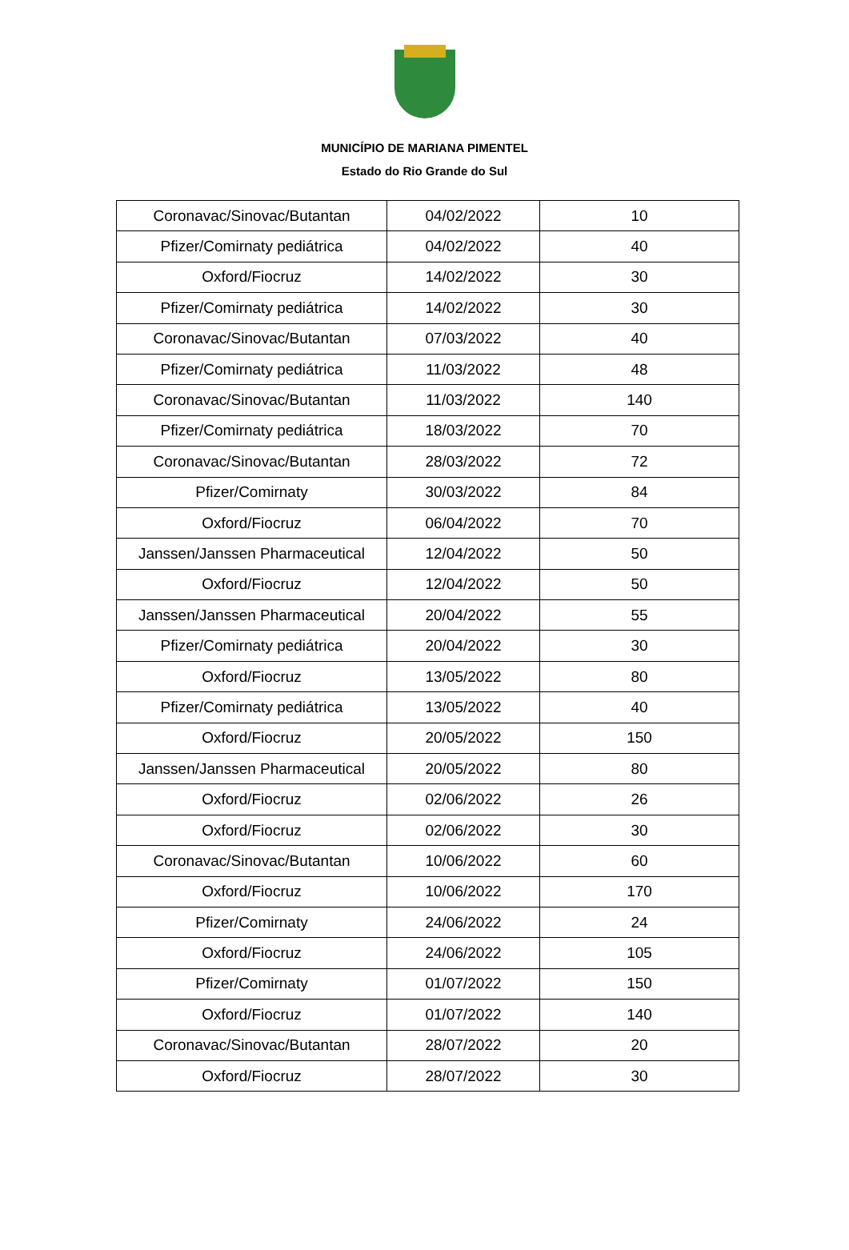MUNICÍPIO DE MARIANA PIMENTEL
Estado do Rio Grande do Sul
| Coronavac/Sinovac/Butantan | 04/02/2022 | 10 |
| Pfizer/Comirnaty pediátrica | 04/02/2022 | 40 |
| Oxford/Fiocruz | 14/02/2022 | 30 |
| Pfizer/Comirnaty pediátrica | 14/02/2022 | 30 |
| Coronavac/Sinovac/Butantan | 07/03/2022 | 40 |
| Pfizer/Comirnaty pediátrica | 11/03/2022 | 48 |
| Coronavac/Sinovac/Butantan | 11/03/2022 | 140 |
| Pfizer/Comirnaty pediátrica | 18/03/2022 | 70 |
| Coronavac/Sinovac/Butantan | 28/03/2022 | 72 |
| Pfizer/Comirnaty | 30/03/2022 | 84 |
| Oxford/Fiocruz | 06/04/2022 | 70 |
| Janssen/Janssen Pharmaceutical | 12/04/2022 | 50 |
| Oxford/Fiocruz | 12/04/2022 | 50 |
| Janssen/Janssen Pharmaceutical | 20/04/2022 | 55 |
| Pfizer/Comirnaty pediátrica | 20/04/2022 | 30 |
| Oxford/Fiocruz | 13/05/2022 | 80 |
| Pfizer/Comirnaty pediátrica | 13/05/2022 | 40 |
| Oxford/Fiocruz | 20/05/2022 | 150 |
| Janssen/Janssen Pharmaceutical | 20/05/2022 | 80 |
| Oxford/Fiocruz | 02/06/2022 | 26 |
| Oxford/Fiocruz | 02/06/2022 | 30 |
| Coronavac/Sinovac/Butantan | 10/06/2022 | 60 |
| Oxford/Fiocruz | 10/06/2022 | 170 |
| Pfizer/Comirnaty | 24/06/2022 | 24 |
| Oxford/Fiocruz | 24/06/2022 | 105 |
| Pfizer/Comirnaty | 01/07/2022 | 150 |
| Oxford/Fiocruz | 01/07/2022 | 140 |
| Coronavac/Sinovac/Butantan | 28/07/2022 | 20 |
| Oxford/Fiocruz | 28/07/2022 | 30 |